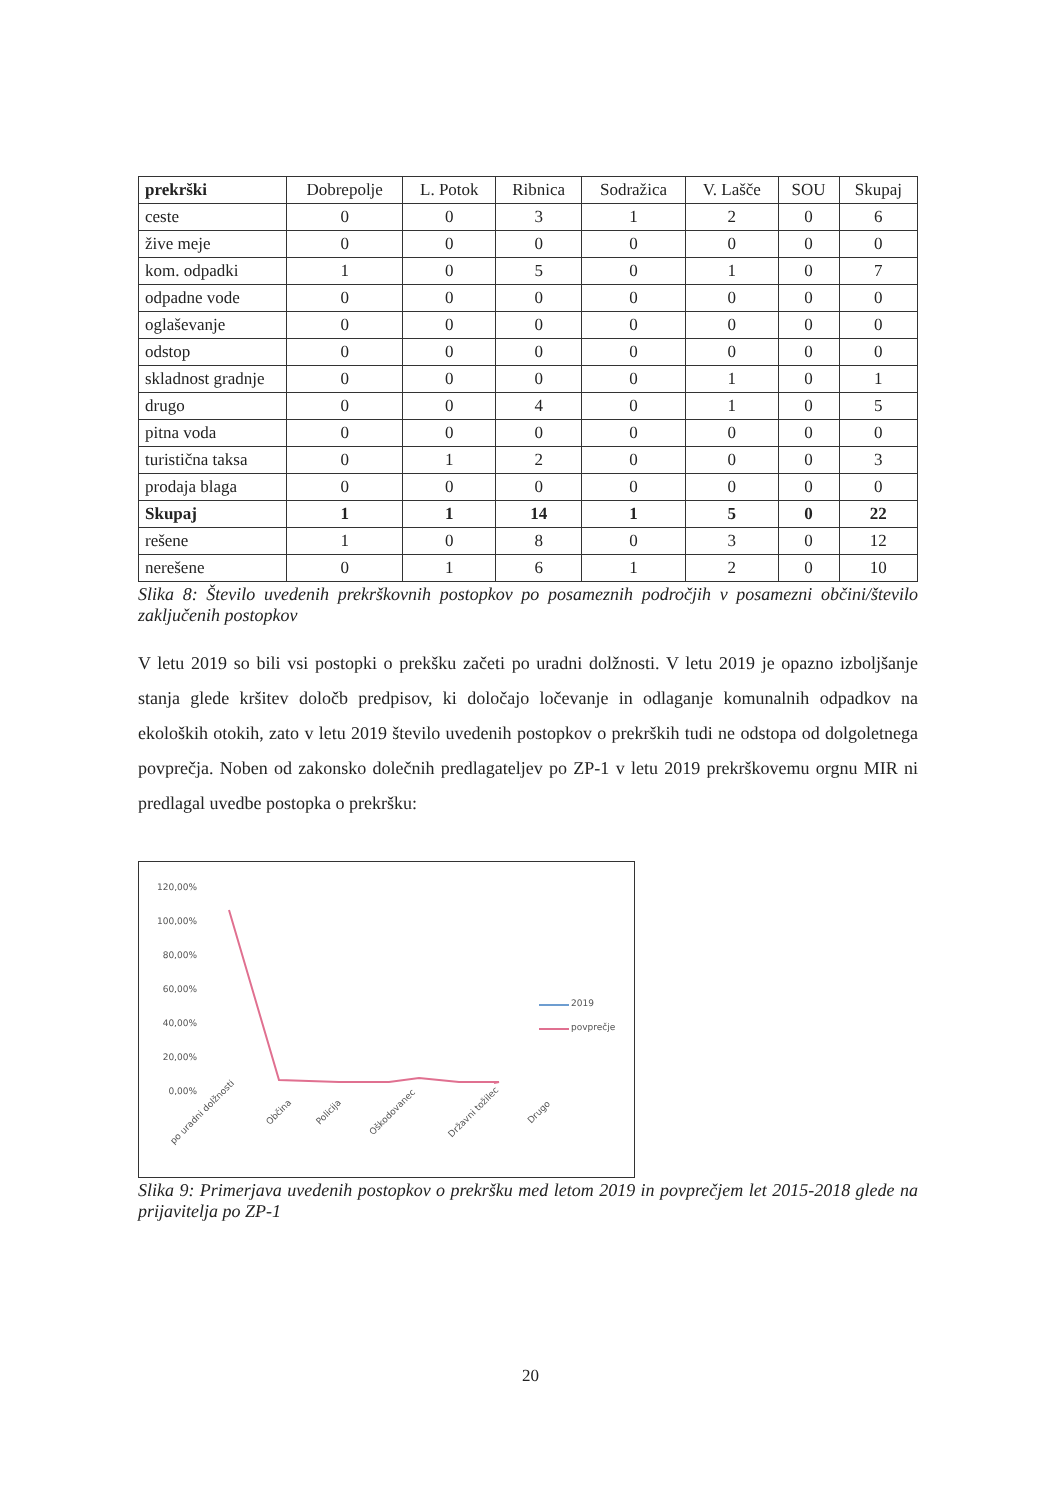| prekrški | Dobrepolje | L. Potok | Ribnica | Sodražica | V. Lašče | SOU | Skupaj |
| --- | --- | --- | --- | --- | --- | --- | --- |
| ceste | 0 | 0 | 3 | 1 | 2 | 0 | 6 |
| žive meje | 0 | 0 | 0 | 0 | 0 | 0 | 0 |
| kom. odpadki | 1 | 0 | 5 | 0 | 1 | 0 | 7 |
| odpadne vode | 0 | 0 | 0 | 0 | 0 | 0 | 0 |
| oglaševanje | 0 | 0 | 0 | 0 | 0 | 0 | 0 |
| odstop | 0 | 0 | 0 | 0 | 0 | 0 | 0 |
| skladnost gradnje | 0 | 0 | 0 | 0 | 1 | 0 | 1 |
| drugo | 0 | 0 | 4 | 0 | 1 | 0 | 5 |
| pitna voda | 0 | 0 | 0 | 0 | 0 | 0 | 0 |
| turistična taksa | 0 | 1 | 2 | 0 | 0 | 0 | 3 |
| prodaja blaga | 0 | 0 | 0 | 0 | 0 | 0 | 0 |
| Skupaj | 1 | 1 | 14 | 1 | 5 | 0 | 22 |
| rešene | 1 | 0 | 8 | 0 | 3 | 0 | 12 |
| nerešene | 0 | 1 | 6 | 1 | 2 | 0 | 10 |
Slika 8: Število uvedenih prekrškovnih postopkov po posameznih področjih v posamezni občini/število zaključenih postopkov
V letu 2019 so bili vsi postopki o prekšku začeti po uradni dolžnosti. V letu 2019 je opazno izboljšanje stanja glede kršitev določb predpisov, ki določajo ločevanje in odlaganje komunalnih odpadkov na ekoloških otokih, zato v letu 2019 število uvedenih postopkov o prekrških tudi ne odstopa od dolgoletnega povprečja. Noben od zakonsko dolečnih predlagateljev po ZP-1 v letu 2019 prekrškovemu orgnu MIR ni predlagal uvedbe postopka o prekršku:
120,00%
100,00%
80,00%
60,00%
40,00%
20,00%
0,00%
2019
povprečje
po uradni dolžnosti Občina Policija Oškodovanec Državni tožilec Drugo
Slika 9: Primerjava uvedenih postopkov o prekršku med letom 2019 in povprečjem let 2015-2018 glede na prijavitelja po ZP-1
20